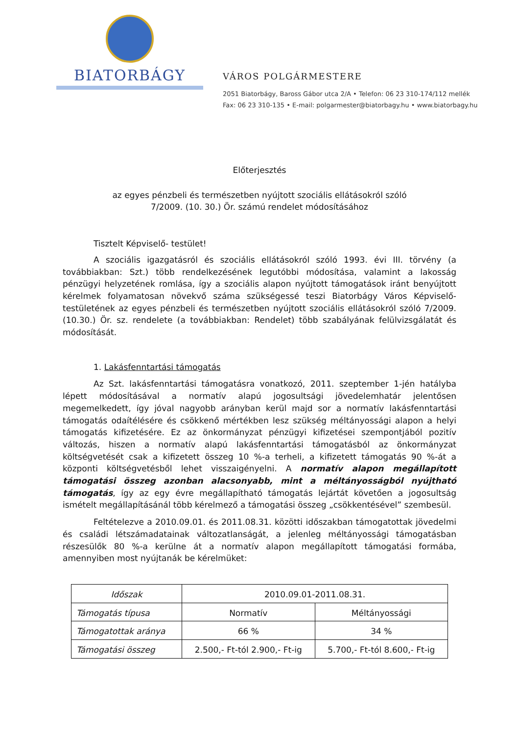BIATORBÁGY
VÁROS POLGÁRMESTERE
2051 Biatorbágy, Baross Gábor utca 2/A • Telefon: 06 23 310-174/112 mellék
Fax: 06 23 310-135 • E-mail: polgarmester@biatorbagy.hu • www.biatorbagy.hu
Előterjesztés
az egyes pénzbeli és természetben nyújtott szociális ellátásokról szóló
7/2009. (10. 30.) Ör. számú rendelet módosításához
Tisztelt Képviselő- testület!
A szociális igazgatásról és szociális ellátásokról szóló 1993. évi III. törvény (a továbbiakban: Szt.) több rendelkezésének legutóbbi módosítása, valamint a lakosság pénzügyi helyzetének romlása, így a szociális alapon nyújtott támogatások iránt benyújtott kérelmek folyamatosan növekvő száma szükségessé teszi Biatorbágy Város Képviselő-testületének az egyes pénzbeli és természetben nyújtott szociális ellátásokról szóló 7/2009. (10.30.) Ör. sz. rendelete (a továbbiakban: Rendelet) több szabályának felülvizsgálatát és módosítását.
1. Lakásfenntartási támogatás
Az Szt. lakásfenntartási támogatásra vonatkozó, 2011. szeptember 1-jén hatályba lépett módosításával a normatív alapú jogosultsági jövedelemhatár jelentősen megemelkedett, így jóval nagyobb arányban kerül majd sor a normatív lakásfenntartási támogatás odaítélésére és csökkenő mértékben lesz szükség méltányossági alapon a helyi támogatás kifizetésére. Ez az önkormányzat pénzügyi kifizetései szempontjából pozitív változás, hiszen a normatív alapú lakásfenntartási támogatásból az önkormányzat költségvetését csak a kifizetett összeg 10 %-a terheli, a kifizetett támogatás 90 %-át a központi költségvetésből lehet visszaigényelni. A normatív alapon megállapított támogatási összeg azonban alacsonyabb, mint a méltányosságból nyújtható támogatás, így az egy évre megállapítható támogatás lejártát követően a jogosultság ismételt megállapításánál több kérelmező a támogatási összeg „csökkentésével” szembesül.
Feltételezve a 2010.09.01. és 2011.08.31. közötti időszakban támogatottak jövedelmi és családi létszámadatainak változatlanságát, a jelenleg méltányossági támogatásban részesülők 80 %-a kerülne át a normatív alapon megállapított támogatási formába, amennyiben most nyújtanák be kérelmüket:
| Időszak | 2010.09.01-2011.08.31. | |
| Támogatás típusa | Normatív | Méltányossági |
| Támogatottak aránya | 66 % | 34 % |
| Támogatási összeg | 2.500,- Ft-tól 2.900,- Ft-ig | 5.700,- Ft-tól 8.600,- Ft-ig |